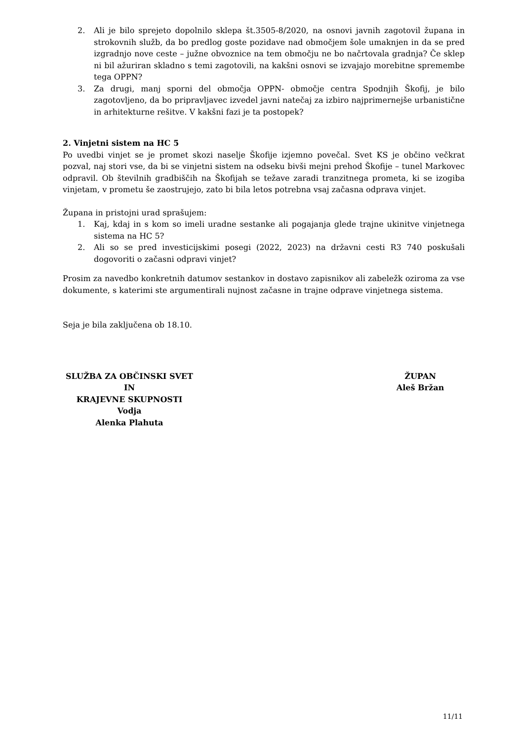2. Ali je bilo sprejeto dopolnilo sklepa št.3505-8/2020, na osnovi javnih zagotovil župana in strokovnih služb, da bo predlog goste pozidave nad območjem šole umaknjen in da se pred izgradnjo nove ceste – južne obvoznice na tem območju ne bo načrtovala gradnja? Če sklep ni bil ažuriran skladno s temi zagotovili, na kakšni osnovi se izvajajo morebitne spremembe tega OPPN?
3. Za drugi, manj sporni del območja OPPN- območje centra Spodnjih Škofij, je bilo zagotovljeno, da bo pripravljavec izvedel javni natečaj za izbiro najprimernejše urbanistične in arhitekturne rešitve. V kakšni fazi je ta postopek?
2. Vinjetni sistem na HC 5
Po uvedbi vinjet se je promet skozi naselje Škofije izjemno povečal. Svet KS je občino večkrat pozval, naj stori vse, da bi se vinjetni sistem na odseku bivši mejni prehod Škofije – tunel Markovec odpravil. Ob številnih gradbiščih na Škofijah se težave zaradi tranzitnega prometa, ki se izogiba vinjetam, v prometu še zaostrujejo, zato bi bila letos potrebna vsaj začasna odprava vinjet.
Župana in pristojni urad sprašujem:
1. Kaj, kdaj in s kom so imeli uradne sestanke ali pogajanja glede trajne ukinitve vinjetnega sistema na HC 5?
2. Ali so se pred investicijskimi posegi (2022, 2023) na državni cesti R3 740 poskušali dogovoriti o začasni odpravi vinjet?
Prosim za navedbo konkretnih datumov sestankov in dostavo zapisnikov ali zabeležk oziroma za vse dokumente, s katerimi ste argumentirali nujnost začasne in trajne odprave vinjetnega sistema.
Seja je bila zaključena ob 18.10.
SLUŽBA ZA OBČINSKI SVET IN
KRAJEVNE SKUPNOSTI
Vodja
Alenka Plahuta
ŽUPAN
Aleš Bržan
11/11